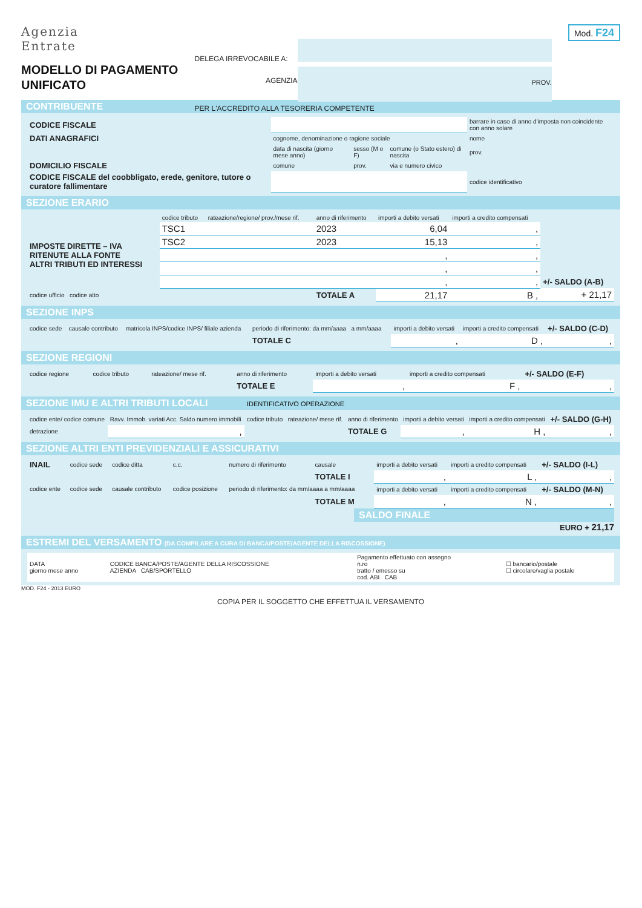Agenzia
Entrate
MODELLO DI PAGAMENTO
UNIFICATO
DELEGA IRREVOCABILE A:
AGENZIA
PROV.
PER L'ACCREDITO ALLA TESORERIA COMPETENTE
Mod. F24
CONTRIBUENTE
| CODICE FISCALE | | | | barrare in caso di anno d'imposta non coincidente con anno solare |
| DATI ANAGRAFICI | cognome, denominazione o ragione sociale | | | nome |
| | data di nascita (giorno mese anno) | sesso (M o F) | comune (o Stato estero) di nascita | prov. |
| DOMICILIO FISCALE | comune | prov. | via e numero civico | |
| CODICE FISCALE del coobbligato, erede, genitore, tutore o curatore fallimentare | | | | codice identificativo |
SEZIONE ERARIO
| | codice tributo | rateazione/regione/ prov./mese rif. | anno di riferimento | importi a debito versati | importi a credito compensati | |
| --- | --- | --- | --- | --- | --- | --- |
| IMPOSTE DIRETTE – IVA RITENUTE ALLA FONTE ALTRI TRIBUTI ED INTERESSI | TSC1 | | 2023 | 6,04 | , | |
| | TSC2 | | 2023 | 15,13 | , | |
| | | | | , | , | |
| | | | | , | , | |
| | | | | , | , | +/- SALDO (A-B) |
| codice ufficio codice atto | | | TOTALE A | 21,17 | B , | + 21,17 |
SEZIONE INPS
| codice sede | causale contributo | matricola INPS/codice INPS/ filiale azienda | periodo di riferimento: da mm/aaaa a mm/aaaa | importi a debito versati | importi a credito compensati | +/- SALDO (C-D) |
| --- | --- | --- | --- | --- | --- | --- |
| | | | TOTALE C | , | D , | , |
SEZIONE REGIONI
| codice regione | codice tributo | rateazione/ mese rif. | anno di riferimento | importi a debito versati | importi a credito compensati | +/- SALDO (E-F) |
| --- | --- | --- | --- | --- | --- | --- |
| | | | TOTALE E | , | F , | , |
SEZIONE IMU E ALTRI TRIBUTI LOCALI IDENTIFICATIVO OPERAZIONE
| codice ente/ codice comune | Ravv. Immob. variati Acc. Saldo numero immobili | codice tributo | rateazione/ mese rif. | anno di riferimento | importi a debito versati | importi a credito compensati | +/- SALDO (G-H) |
| --- | --- | --- | --- | --- | --- | --- | --- |
| detrazione | , | | | TOTALE G | , | H , | , |
SEZIONE ALTRI ENTI PREVIDENZIALI E ASSICURATIVI
| INAIL | codice sede | codice ditta | c.c. | numero di riferimento | causale | importi a debito versati | importi a credito compensati | +/- SALDO (I-L) |
| --- | --- | --- | --- | --- | --- | --- | --- | --- |
| | | | | | TOTALE I | , | L , | , |
| codice ente | codice sede | causale contributo | codice posizione | periodo di riferimento: da mm/aaaa a mm/aaaa | | importi a debito versati | importi a credito compensati | +/- SALDO (M-N) |
| | | | | | TOTALE M | , | N , | , |
SALDO FINALE
EURO + 21,17
ESTREMI DEL VERSAMENTO (DA COMPILARE A CURA DI BANCA/POSTE/AGENTE DELLA RISCOSSIONE)
| DATA giorno mese anno | CODICE BANCA/POSTE/AGENTE DELLA RISCOSSIONE AZIENDA CAB/SPORTELLO | Pagamento effettuato con assegno n.ro tratto / emesso su cod. ABI CAB | ☐ bancario/postale ☐ circolare/vaglia postale |
MOD. F24 - 2013 EURO
COPIA PER IL SOGGETTO CHE EFFETTUA IL VERSAMENTO